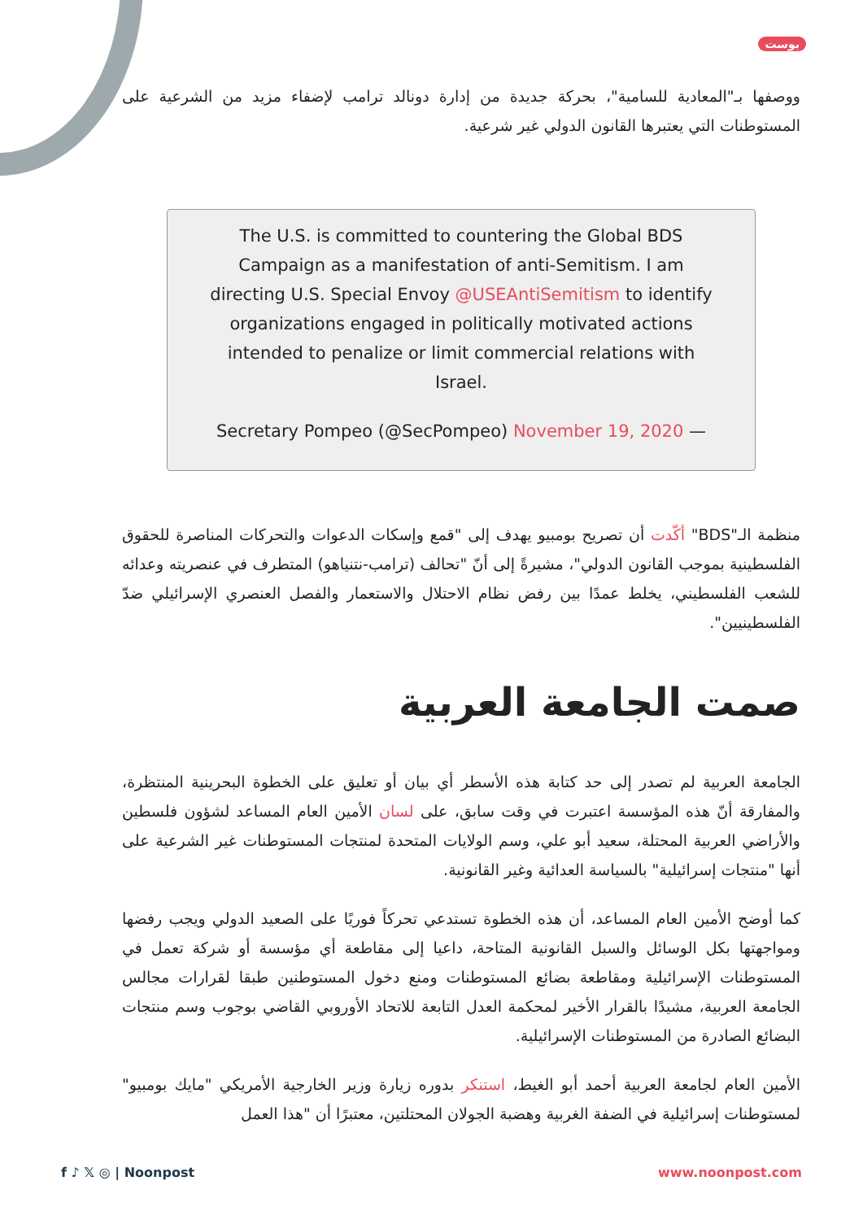بوست
ووصفها بـ"المعادية للسامية"، بحركة جديدة من إدارة دونالد ترامب لإضفاء مزيد من الشرعية على المستوطنات التي يعتبرها القانون الدولي غير شرعية.
The U.S. is committed to countering the Global BDS Campaign as a manifestation of anti-Semitism. I am directing U.S. Special Envoy @USEAntiSemitism to identify organizations engaged in politically motivated actions intended to penalize or limit commercial relations with Israel.
Secretary Pompeo (@SecPompeo) November 19, 2020 —
منظمة الـ"BDS" أكّدت أن تصريح بومبيو يهدف إلى "قمع وإسكات الدعوات والتحركات المناصرة للحقوق الفلسطينية بموجب القانون الدولي"، مشيرةً إلى أنّ "تحالف (ترامب-نتنياهو) المتطرف في عنصريته وعدائه للشعب الفلسطيني، يخلط عمدًا بين رفض نظام الاحتلال والاستعمار والفصل العنصري الإسرائيلي ضدّ الفلسطينيين".
صمت الجامعة العربية
الجامعة العربية لم تصدر إلى حد كتابة هذه الأسطر أي بيان أو تعليق على الخطوة البحرينية المنتظرة، والمفارقة أنّ هذه المؤسسة اعتبرت في وقت سابق، على لسان الأمين العام المساعد لشؤون فلسطين والأراضي العربية المحتلة، سعيد أبو علي، وسم الولايات المتحدة لمنتجات المستوطنات غير الشرعية على أنها "منتجات إسرائيلية" بالسياسة العدائية وغير القانونية.
كما أوضح الأمين العام المساعد، أن هذه الخطوة تستدعي تحركاً فوريًا على الصعيد الدولي ويجب رفضها ومواجهتها بكل الوسائل والسبل القانونية المتاحة، داعيا إلى مقاطعة أي مؤسسة أو شركة تعمل في المستوطنات الإسرائيلية ومقاطعة بضائع المستوطنات ومنع دخول المستوطنين طبقا لقرارات مجالس الجامعة العربية، مشيدًا بالقرار الأخير لمحكمة العدل التابعة للاتحاد الأوروبي القاضي بوجوب وسم منتجات البضائع الصادرة من المستوطنات الإسرائيلية.
الأمين العام لجامعة العربية أحمد أبو الغيط، استنكر بدوره زيارة وزير الخارجية الأمريكي "مايك بومبيو" لمستوطنات إسرائيلية في الضفة الغربية وهضبة الجولان المحتلتين، معتبرًا أن "هذا العمل
f ♪ 𝕏 ◎ | Noonpost www.noonpost.com